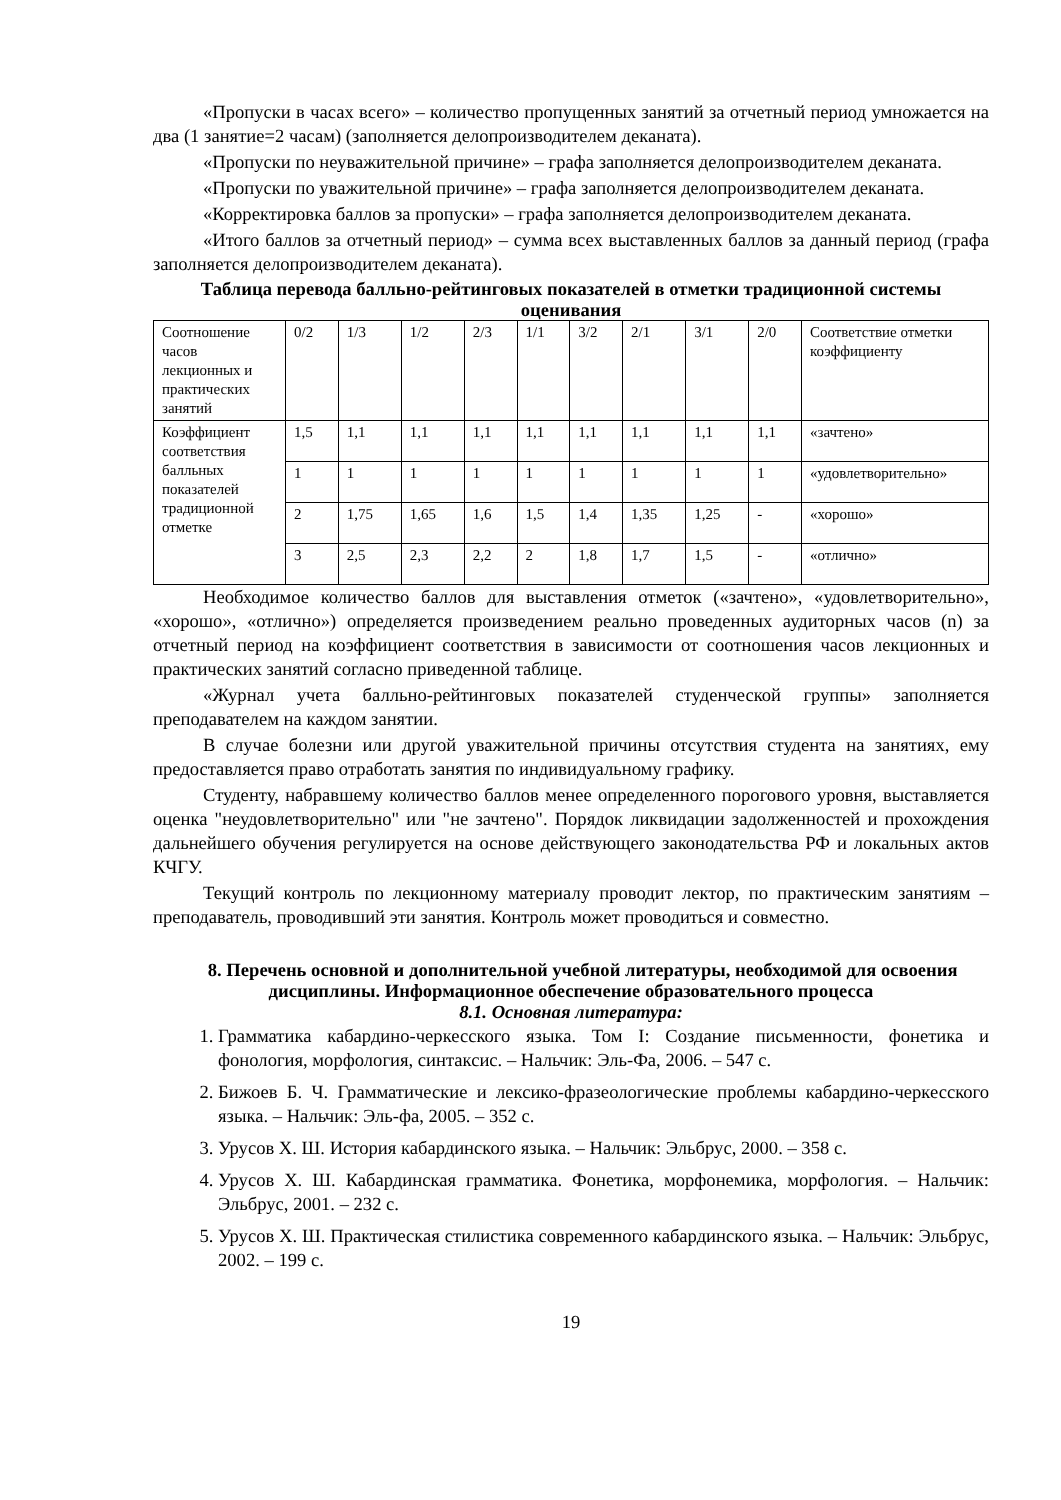«Пропуски в часах всего» – количество пропущенных занятий за отчетный период умножается на два (1 занятие=2 часам) (заполняется делопроизводителем деканата).
«Пропуски по неуважительной причине» – графа заполняется делопроизводителем деканата.
«Пропуски по уважительной причине» – графа заполняется делопроизводителем деканата.
«Корректировка баллов за пропуски» – графа заполняется делопроизводителем деканата.
«Итого баллов за отчетный период» – сумма всех выставленных баллов за данный период (графа заполняется делопроизводителем деканата).
Таблица перевода балльно-рейтинговых показателей в отметки традиционной системы оценивания
| Соотношение часов лекционных и практических занятий | 0/2 | 1/3 | 1/2 | 2/3 | 1/1 | 3/2 | 2/1 | 3/1 | 2/0 | Соответствие отметки коэффициенту |
| Коэффициент соответствия балльных показателей традиционной отметке | 1,5 | 1,1 | 1,1 | 1,1 | 1,1 | 1,1 | 1,1 | 1,1 | 1,1 | «зачтено» |
| | 1 | 1 | 1 | 1 | 1 | 1 | 1 | 1 | 1 | «удовлетворительно» |
| | 2 | 1,75 | 1,65 | 1,6 | 1,5 | 1,4 | 1,35 | 1,25 | - | «хорошо» |
| | 3 | 2,5 | 2,3 | 2,2 | 2 | 1,8 | 1,7 | 1,5 | - | «отлично» |
Необходимое количество баллов для выставления отметок («зачтено», «удовлетворительно», «хорошо», «отлично») определяется произведением реально проведенных аудиторных часов (n) за отчетный период на коэффициент соответствия в зависимости от соотношения часов лекционных и практических занятий согласно приведенной таблице.
«Журнал учета балльно-рейтинговых показателей студенческой группы» заполняется преподавателем на каждом занятии.
В случае болезни или другой уважительной причины отсутствия студента на занятиях, ему предоставляется право отработать занятия по индивидуальному графику.
Студенту, набравшему количество баллов менее определенного порогового уровня, выставляется оценка "неудовлетворительно" или "не зачтено". Порядок ликвидации задолженностей и прохождения дальнейшего обучения регулируется на основе действующего законодательства РФ и локальных актов КЧГУ.
Текущий контроль по лекционному материалу проводит лектор, по практическим занятиям – преподаватель, проводивший эти занятия. Контроль может проводиться и совместно.
8. Перечень основной и дополнительной учебной литературы, необходимой для освоения дисциплины. Информационное обеспечение образовательного процесса
8.1. Основная литература:
1. Грамматика кабардино-черкесского языка. Том I: Создание письменности, фонетика и фонология, морфология, синтаксис. – Нальчик: Эль-Фа, 2006. – 547 с.
2. Бижоев Б. Ч. Грамматические и лексико-фразеологические проблемы кабардино-черкесского языка. – Нальчик: Эль-фа, 2005. – 352 с.
3. Урусов Х. Ш. История кабардинского языка. – Нальчик: Эльбрус, 2000. – 358 с.
4. Урусов Х. Ш. Кабардинская грамматика. Фонетика, морфонемика, морфология. – Нальчик: Эльбрус, 2001. – 232 с.
5. Урусов Х. Ш. Практическая стилистика современного кабардинского языка. – Нальчик: Эльбрус, 2002. – 199 с.
19